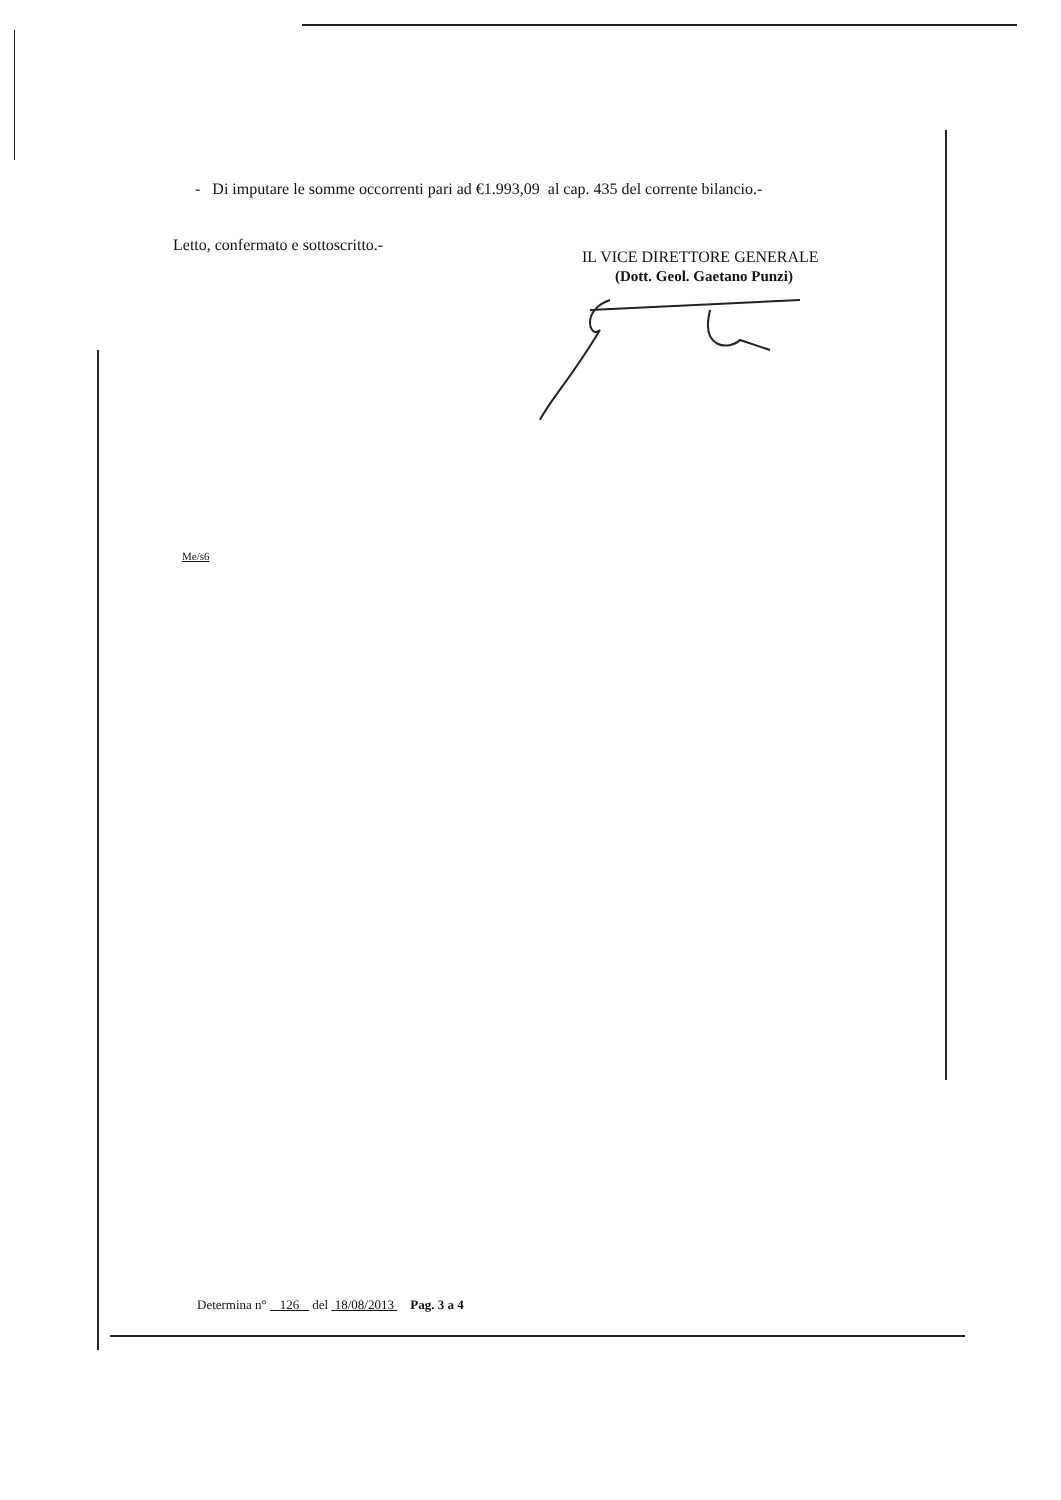- Di imputare le somme occorrenti pari ad €1.993,09 al cap. 435 del corrente bilancio.-
Letto, confermato e sottoscritto.-
IL VICE DIRETTORE GENERALE
(Dott. Geol. Gaetano Punzi)
Me/s6
Determina n° 126 del 18/08/2013 Pag. 3 a 4